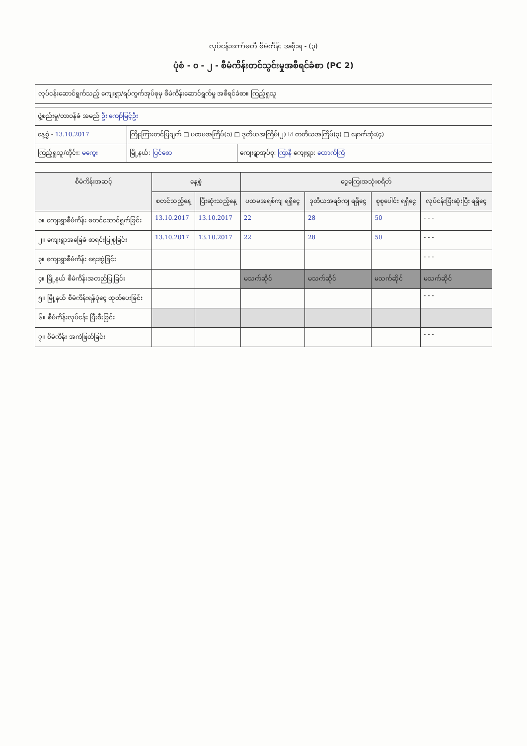လုပ်ငန်းကော်မတီ စီမံကိန်း အစိုးရ - (၃)
ပုံစံ - ၀ - ၂ - စီမံကိန်းတင်သွင်းမှုအစီရင်ခံစာ (PC 2)
လုပ်ငန်းဆောင်ရွက်သည့် ကျေးရွာ/ရပ်ကွက်အုပ်စုမှ စီမံကိန်းဆောင်ရွက်မှု အစီရင်ခံစာ။ ကြည့်ရှုသူ
| ဖွဲ့စည်းမှု/တာဝန်ခံ အမည် ဦး ကျော်မြင့်ဦး | | |
| နေ့စွဲ - 13.10.2017 | ကြိုးကြားတင်ပြချက် □ ပထမအကြိမ်(၁) □ ဒုတိယအကြိမ်(၂) ☑ တတိယအကြိမ်(၃) □ နောက်ဆုံး(၄) | |
| ကြည့်ရှုသူ/တိုင်း: မကွေး | မြို့နယ်: ပြင်စော | ကျေးရွာအုပ်စု: ကြာနီ ကျေးရွာ: ထောက်ကြံ |
| စီမံကိန်းအဆင့် | နေ့စွဲ | | ငွေကြေးအသုံးစရိတ် | | | |
| --- | --- | --- | --- | --- | --- | --- |
| | စတင်သည့်နေ့ | ပြီးဆုံးသည့်နေ့ | ပထမအရစ်ကျ ရရှိငွေ | ဒုတိယအရစ်ကျ ရရှိငွေ | စုစုပေါင်း ရရှိငွေ | လုပ်ငန်းပြီးဆုံးပြီး ရရှိငွေ |
| ၁။ ကျေးရွာစီမံကိန်း စတင်ဆောင်ရွက်ခြင်း | 13.10.2017 | 13.10.2017 | 22 | 28 | 50 | - - - |
| ၂။ ကျေးရွာအခြေခံ စာရင်းပြုစုခြင်း | 13.10.2017 | 13.10.2017 | 22 | 28 | 50 | - - - |
| ၃။ ကျေးရွာစီမံကိန်း ရေးဆွဲခြင်း | | | | | | - - - |
| ၄။ မြို့နယ် စီမံကိန်းအတည်ပြုခြင်း | | | မသက်ဆိုင် | မသက်ဆိုင် | မသက်ဆိုင် | မသက်ဆိုင် |
| ၅။ မြို့နယ် စီမံကိန်းရန်ပုံငွေ ထုတ်ပေးခြင်း | | | | | | - - - |
| ၆။ စီမံကိန်းလုပ်ငန်း ပြီးစီးခြင်း | | | | | | |
| ၇။ စီမံကိန်း အကဲဖြတ်ခြင်း | | | | | | - - - |